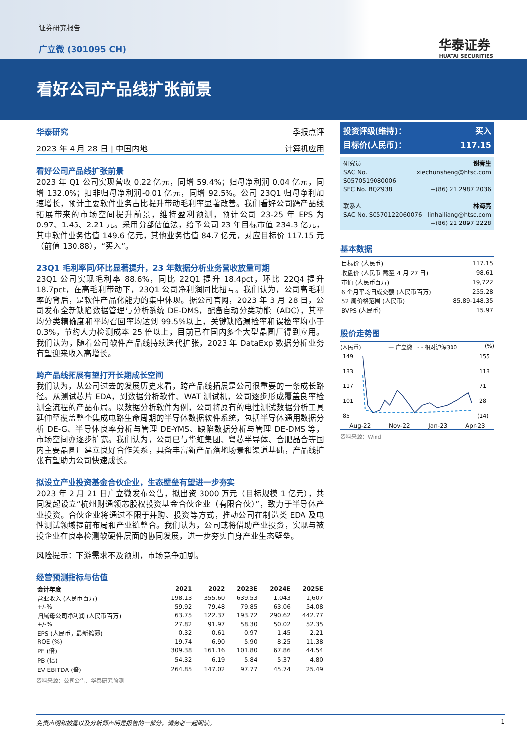证券研究报告
广立微 (301095 CH) 华泰证券
HUATAI SECURITIES
看好公司产品线扩张前景
华泰研究 季报点评
2023 年 4 月 28 日 | 中国内地 计算机应用
看好公司产品线扩张前景
2023 年 Q1 公司实现营收 0.22 亿元，同增 59.4%；归母净利润 0.04 亿元，同增 132.0%；扣非归母净利润-0.01 亿元，同增 92.5%。公司 23Q1 归母净利加速增长，预计主要软件业务占比提升带动毛利率显著改善。我们看好公司跨产品线拓展带来的市场空间提升前景，维持盈利预测，预计公司 23-25 年 EPS 为 0.97、1.45、2.21 元。采用分部估值法，给予公司 23 年目标市值 234.3 亿元，其中软件业务估值 149.6 亿元，其他业务估值 84.7 亿元，对应目标价 117.15 元（前值 130.88），“买入”。
23Q1 毛利率同/环比显著提升，23 年数据分析业务营收放量可期
23Q1 公司实现毛利率 88.6%，同比 22Q1 提升 18.4pct，环比 22Q4 提升 18.7pct，在高毛利带动下，23Q1 公司净利润同比扭亏。我们认为，公司高毛利率的背后，是软件产品化能力的集中体现。据公司官网，2023 年 3 月 28 日，公司发布全新缺陷数据管理与分析系统 DE-DMS，配备自动分类功能（ADC），其平均分类精确度和平均召回率均达到 99.5%以上，关键缺陷漏检率和误检率均小于 0.3%，节约人力检测成本 25 倍以上，目前已在国内多个大型晶圆厂得到应用。我们认为，随着公司软件产品线持续迭代扩张，2023 年 DataExp 数据分析业务有望迎来收入高增长。
跨产品线拓展有望打开长期成长空间
我们认为，从公司过去的发展历史来看，跨产品线拓展是公司很重要的一条成长路径。从测试芯片 EDA，到数据分析软件、WAT 测试机，公司逐步形成覆盖良率检测全流程的产品布局。以数据分析软件为例，公司将原有的电性测试数据分析工具延伸至覆盖整个集成电路生命周期的半导体数据软件系统，包括半导体通用数据分析 DE-G、半导体良率分析与管理 DE-YMS、缺陷数据分析与管理 DE-DMS 等，市场空间亦逐步扩宽。我们认为，公司已与华虹集团、粤芯半导体、合肥晶合等国内主要晶圆厂建立良好合作关系，具备丰富新产品落地场景和渠道基础，产品线扩张有望助力公司快速成长。
拟设立产业投资基金合伙企业，生态壁垒有望进一步夯实
2023 年 2 月 21 日广立微发布公告，拟出资 3000 万元（目标规模 1 亿元），共同发起设立“杭州财通领芯股权投资基金合伙企业（有限合伙）”，致力于半导体产业投资。合伙企业将通过不限于并购、投资等方式，推动公司在制造类 EDA 及电性测试领域提前布局和产业链整合。我们认为，公司或将借助产业投资，实现与被投企业在良率检测软硬件层面的协同发展，进一步夯实自身产业生态壁垒。
风险提示：下游需求不及预期，市场竞争加剧。
经营预测指标与估值
| 会计年度 | 2021 | 2022 | 2023E | 2024E | 2025E |
| --- | --- | --- | --- | --- | --- |
| 营业收入 (人民币百万) | 198.13 | 355.60 | 639.53 | 1,043 | 1,607 |
| +/-% | 59.92 | 79.48 | 79.85 | 63.06 | 54.08 |
| 归属母公司净利润 (人民币百万) | 63.75 | 122.37 | 193.72 | 290.62 | 442.77 |
| +/-% | 27.82 | 91.97 | 58.30 | 50.02 | 52.35 |
| EPS (人民币，最新摊薄) | 0.32 | 0.61 | 0.97 | 1.45 | 2.21 |
| ROE (%) | 19.74 | 6.90 | 5.90 | 8.25 | 11.38 |
| PE (倍) | 309.38 | 161.16 | 101.80 | 67.86 | 44.54 |
| PB (倍) | 54.32 | 6.19 | 5.84 | 5.37 | 4.80 |
| EV EBITDA (倍) | 264.85 | 147.02 | 97.77 | 45.74 | 25.49 |
资料来源：公司公告、华泰研究预测
投资评级(维持)： 买入
目标价(人民币)： 117.15
研究员 谢春生
SAC No. S0570519080006 xiechunsheng@htsc.com
SFC No. BQZ938 +(86) 21 2987 2036
联系人 林海亮
SAC No. S0570122060076 linhailiang@htsc.com
+(86) 21 2897 2228
基本数据
| 目标价 (人民币) | 117.15 |
| 收盘价 (人民币 截至 4 月 27 日) | 98.61 |
| 市值 (人民币百万) | 19,722 |
| 6 个月平均日成交额 (人民币百万) | 255.28 |
| 52 周价格范围 (人民币) | 85.89-148.35 |
| BVPS (人民币) | 15.97 |
股价走势图
(人民币) — 广立微 - - 相对沪深300 (%)
149
133
117
101
85
155
113
71
28
(14)
Aug-22 Nov-22 Jan-23 Apr-23
资料来源：Wind
免责声明和披露以及分析师声明是报告的一部分，请务必一起阅读。 1